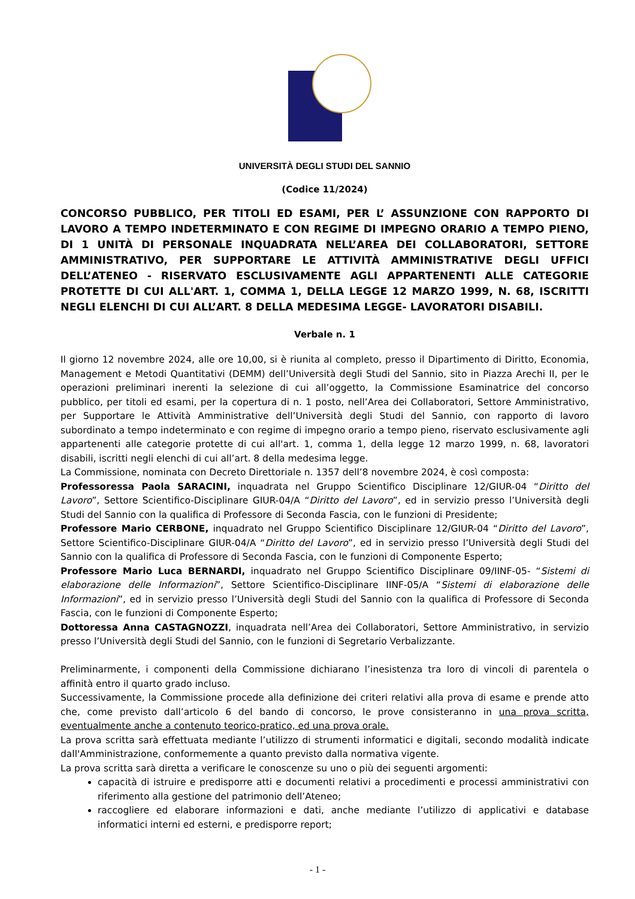UNIVERSITÀ DEGLI STUDI DEL SANNIO
(Codice 11/2024)
CONCORSO PUBBLICO, PER TITOLI ED ESAMI, PER L’ ASSUNZIONE CON RAPPORTO DI LAVORO A TEMPO INDETERMINATO E CON REGIME DI IMPEGNO ORARIO A TEMPO PIENO, DI 1 UNITÀ DI PERSONALE INQUADRATA NELL’AREA DEI COLLABORATORI, SETTORE AMMINISTRATIVO, PER SUPPORTARE LE ATTIVITÀ AMMINISTRATIVE DEGLI UFFICI DELL’ATENEO - RISERVATO ESCLUSIVAMENTE AGLI APPARTENENTI ALLE CATEGORIE PROTETTE DI CUI ALL'ART. 1, COMMA 1, DELLA LEGGE 12 MARZO 1999, N. 68, ISCRITTI NEGLI ELENCHI DI CUI ALL’ART. 8 DELLA MEDESIMA LEGGE- LAVORATORI DISABILI.
Verbale n. 1
Il giorno 12 novembre 2024, alle ore 10,00, si è riunita al completo, presso il Dipartimento di Diritto, Economia, Management e Metodi Quantitativi (DEMM) dell’Università degli Studi del Sannio, sito in Piazza Arechi II, per le operazioni preliminari inerenti la selezione di cui all’oggetto, la Commissione Esaminatrice del concorso pubblico, per titoli ed esami, per la copertura di n. 1 posto, nell’Area dei Collaboratori, Settore Amministrativo, per Supportare le Attività Amministrative dell’Università degli Studi del Sannio, con rapporto di lavoro subordinato a tempo indeterminato e con regime di impegno orario a tempo pieno, riservato esclusivamente agli appartenenti alle categorie protette di cui all'art. 1, comma 1, della legge 12 marzo 1999, n. 68, lavoratori disabili, iscritti negli elenchi di cui all’art. 8 della medesima legge.
La Commissione, nominata con Decreto Direttoriale n. 1357 dell’8 novembre 2024, è così composta:
Professoressa Paola SARACINI, inquadrata nel Gruppo Scientifico Disciplinare 12/GIUR-04 “Diritto del Lavoro”, Settore Scientifico-Disciplinare GIUR-04/A “Diritto del Lavoro”, ed in servizio presso l’Università degli Studi del Sannio con la qualifica di Professore di Seconda Fascia, con le funzioni di Presidente;
Professore Mario CERBONE, inquadrato nel Gruppo Scientifico Disciplinare 12/GIUR-04 “Diritto del Lavoro”, Settore Scientifico-Disciplinare GIUR-04/A “Diritto del Lavoro”, ed in servizio presso l’Università degli Studi del Sannio con la qualifica di Professore di Seconda Fascia, con le funzioni di Componente Esperto;
Professore Mario Luca BERNARDI, inquadrato nel Gruppo Scientifico Disciplinare 09/IINF-05- “Sistemi di elaborazione delle Informazioni”, Settore Scientifico-Disciplinare IINF-05/A “Sistemi di elaborazione delle Informazioni”, ed in servizio presso l’Università degli Studi del Sannio con la qualifica di Professore di Seconda Fascia, con le funzioni di Componente Esperto;
Dottoressa Anna CASTAGNOZZI, inquadrata nell’Area dei Collaboratori, Settore Amministrativo, in servizio presso l’Università degli Studi del Sannio, con le funzioni di Segretario Verbalizzante.
Preliminarmente, i componenti della Commissione dichiarano l’inesistenza tra loro di vincoli di parentela o affinità entro il quarto grado incluso.
Successivamente, la Commissione procede alla definizione dei criteri relativi alla prova di esame e prende atto che, come previsto dall’articolo 6 del bando di concorso, le prove consisteranno in una prova scritta, eventualmente anche a contenuto teorico-pratico, ed una prova orale.
La prova scritta sarà effettuata mediante l’utilizzo di strumenti informatici e digitali, secondo modalità indicate dall'Amministrazione, conformemente a quanto previsto dalla normativa vigente.
La prova scritta sarà diretta a verificare le conoscenze su uno o più dei seguenti argomenti:
capacità di istruire e predisporre atti e documenti relativi a procedimenti e processi amministrativi con riferimento alla gestione del patrimonio dell’Ateneo;
raccogliere ed elaborare informazioni e dati, anche mediante l’utilizzo di applicativi e database informatici interni ed esterni, e predisporre report;
- 1 -